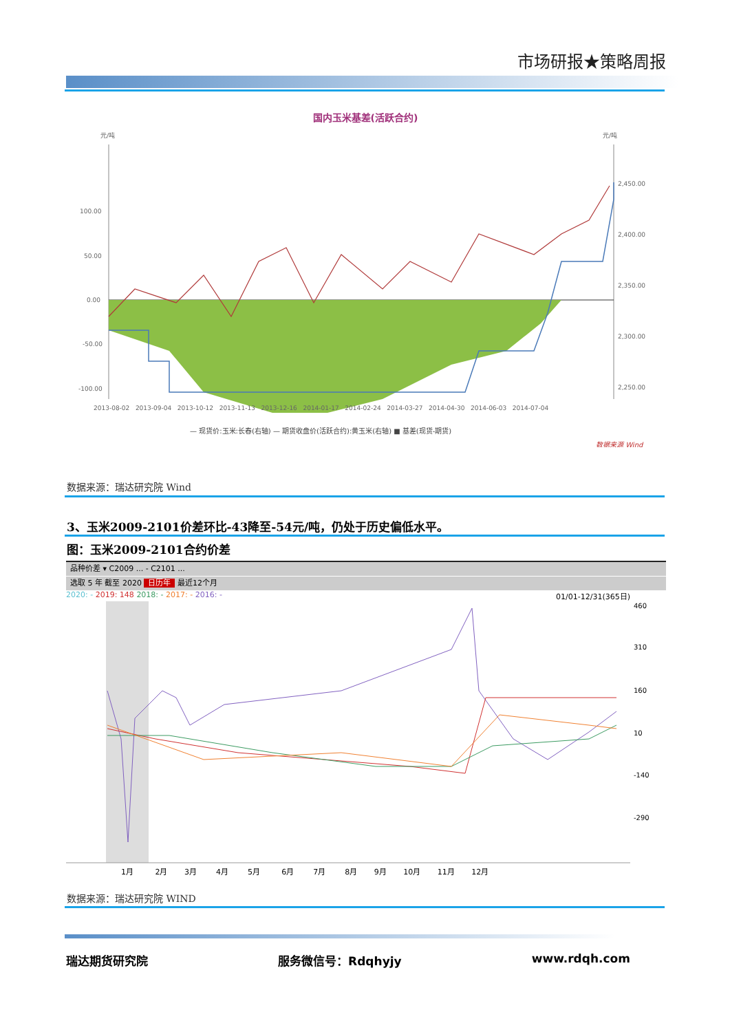市场研报★策略周报
国内玉米基差(活跃合约)
元/吨
元/吨
100.00
50.00
0.00
-50.00
-100.00
2,450.00
2,400.00
2,350.00
2,300.00
2,250.00
2013-08-02 2013-09-04 2013-10-12 2013-11-13 2013-12-16 2014-01-17 2014-02-24 2014-03-27 2014-04-30 2014-06-03 2014-07-04
— 现货价:玉米:长春(右轴) — 期货收盘价(活跃合约):黄玉米(右轴) ■ 基差(现货-期货)
数据来源 Wind
数据来源：瑞达研究院 Wind
3、玉米2009-2101价差环比-43降至-54元/吨，仍处于历史偏低水平。
图：玉米2009-2101合约价差
品种价差 ▾ C2009 ... - C2101 ...
选取 5 年 截至 2020 日历年 最近12个月
2020: - 2019: 148 2018: - 2017: - 2016: - 01/01-12/31(365日)
460
310
160
10
-140
-290
1月 2月 3月 4月 5月 6月 7月 8月 9月 10月 11月 12月
数据来源：瑞达研究院 WIND
瑞达期货研究院 服务微信号：Rdqhyjy www.rdqh.com